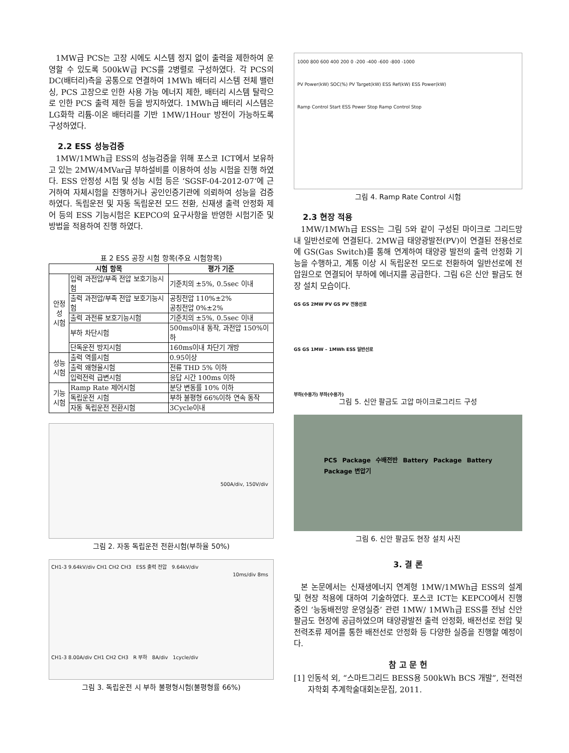1MW급 PCS는 고장 시에도 시스템 정지 없이 출력을 제한하여 운영할 수 있도록 500kW급 PCS를 2병렬로 구성하였다. 각 PCS의 DC(배터리)측을 공통으로 연결하여 1MWh 배터리 시스템 전체 밸런싱, PCS 고장으로 인한 사용 가능 에너지 제한, 배터리 시스템 탈락으로 인한 PCS 출력 제한 등을 방지하였다. 1MWh급 배터리 시스템은 LG화학 리튬-이온 배터리를 기반 1MW/1Hour 방전이 가능하도록 구성하였다.
2.2 ESS 성능검증
1MW/1MWh급 ESS의 성능검증을 위해 포스코 ICT에서 보유하고 있는 2MW/4MVar급 부하설비를 이용하여 성능 시험을 진행 하였다. ESS 안정성 시험 및 성능 시험 등은 ‘SGSF-04-2012-07’에 근거하여 자체시험을 진행하거나 공인인증기관에 의뢰하여 성능을 검증하였다. 독립운전 및 자동 독립운전 모드 전환, 신재생 출력 안정화 제어 등의 ESS 기능시험은 KEPCO의 요구사항을 반영한 시험기준 및 방법을 적용하여 진행 하였다.
표 2 ESS 공장 시험 항목(주요 시험항목)
| 시험 항목 | | 평가 기준 |
| --- | --- | --- |
| 안정성 시험 | 입력 과전압/부족 전압 보호기능시험 | 기준치의 ±5%, 0.5sec 이내 |
| | 출력 과전압/부족 전압 보호기능시험 | 공칭전압 110%±2% 공칭전압 0%±2% |
| | 출력 과전류 보호기능시험 | 기준치의 ±5%, 0.5sec 이내 |
| | 부하 차단시험 | 500ms이내 동작, 과전압 150%이하 |
| | 단독운전 방지시험 | 160ms이내 차단기 개방 |
| 성능 시험 | 출력 역률시험 | 0.95이상 |
| | 출력 왜형율시험 | 전류 THD 5% 이하 |
| | 입력전력 급변시험 | 응답 시간 100ms 이하 |
| 기능 시험 | Ramp Rate 제어시험 | 분당 변동률 10% 이하 |
| | 독립운전 시험 | 부하 불평형 66%이하 연속 동작 |
| | 자동 독립운전 전환시험 | 3Cycle이내 |
500A/div, 150V/div
10ms/div 8ms
그림 2. 자동 독립운전 전환시험(부하율 50%)
CH1-3 9.64kV/div CH1 CH2 CH3 ESS 출력 전압 9.64kV/div
CH1-3 8.00A/div CH1 CH2 CH3 R 부하 8A/div 1cycle/div
그림 3. 독립운전 시 부하 불평형시험(불평형률 66%)
1000 800 600 400 200 0 -200 -400 -600 -800 -1000
PV Power(kW) SOC(%) PV Target(kW) ESS Ref(kW) ESS Power(kW)
Ramp Control Start ESS Power Stop Ramp Control Stop
그림 4. Ramp Rate Control 시험
2.3 현장 적용
1MW/1MWh급 ESS는 그림 5와 같이 구성된 마이크로 그리드망내 일반선로에 연결된다. 2MW급 태양광발전(PV)이 연결된 전용선로에 GS(Gas Switch)를 통해 연계하여 태양광 발전의 출력 안정화 기능을 수행하고, 계통 이상 시 독립운전 모드로 전환하여 일반선로에 전압원으로 연결되어 부하에 에너지를 공급한다. 그림 6은 신안 팔금도 현장 설치 모습이다.
GS GS 2MW PV GS PV 전용선로
GS GS 1MW – 1MWh ESS 일반선로
부하(수용가) 부하(수용가)
그림 5. 신안 팔금도 고압 마이크로그리드 구성
PCS Package 수배전반 Battery Package Battery Package 변압기
그림 6. 신안 팔금도 현장 설치 사진
3. 결 론
본 논문에서는 신재생에너지 연계형 1MW/1MWh급 ESS의 설계 및 현장 적용에 대하여 기술하였다. 포스코 ICT는 KEPCO에서 진행 중인 ‘능동배전망 운영실증’ 관련 1MW/ 1MWh급 ESS를 전남 신안 팔금도 현장에 공급하였으며 태양광발전 출력 안정화, 배전선로 전압 및 전력조류 제어를 통한 배전선로 안정화 등 다양한 실증을 진행할 예정이다.
참 고 문 헌
[1] 인동석 외, “스마트그리드 BESS용 500kWh BCS 개발”, 전력전자학회 추계학술대회논문집, 2011.